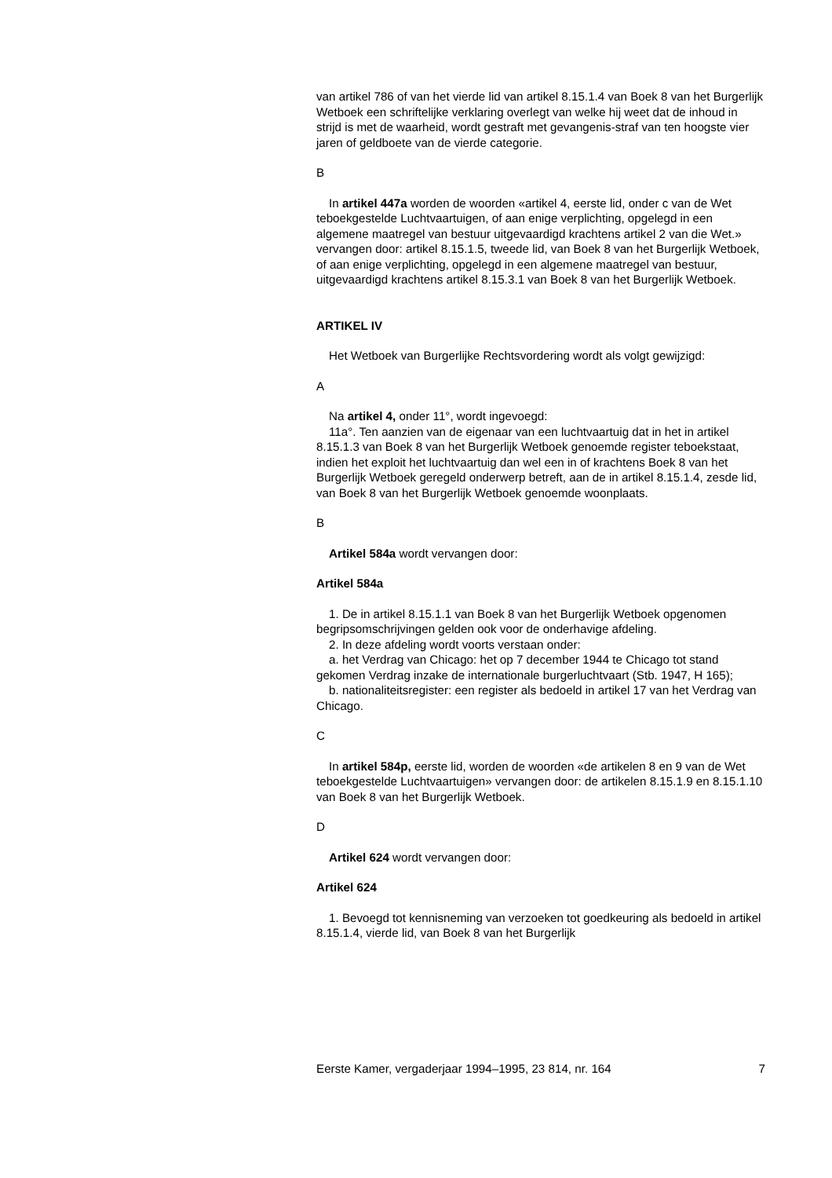van artikel 786 of van het vierde lid van artikel 8.15.1.4 van Boek 8 van het Burgerlijk Wetboek een schriftelijke verklaring overlegt van welke hij weet dat de inhoud in strijd is met de waarheid, wordt gestraft met gevangenis-straf van ten hoogste vier jaren of geldboete van de vierde categorie.
B
In artikel 447a worden de woorden «artikel 4, eerste lid, onder c van de Wet teboekgestelde Luchtvaartuigen, of aan enige verplichting, opgelegd in een algemene maatregel van bestuur uitgevaardigd krachtens artikel 2 van die Wet.» vervangen door: artikel 8.15.1.5, tweede lid, van Boek 8 van het Burgerlijk Wetboek, of aan enige verplichting, opgelegd in een algemene maatregel van bestuur, uitgevaardigd krachtens artikel 8.15.3.1 van Boek 8 van het Burgerlijk Wetboek.
ARTIKEL IV
Het Wetboek van Burgerlijke Rechtsvordering wordt als volgt gewijzigd:
A
Na artikel 4, onder 11°, wordt ingevoegd:
11a°. Ten aanzien van de eigenaar van een luchtvaartuig dat in het in artikel 8.15.1.3 van Boek 8 van het Burgerlijk Wetboek genoemde register teboekstaat, indien het exploit het luchtvaartuig dan wel een in of krachtens Boek 8 van het Burgerlijk Wetboek geregeld onderwerp betreft, aan de in artikel 8.15.1.4, zesde lid, van Boek 8 van het Burgerlijk Wetboek genoemde woonplaats.
B
Artikel 584a wordt vervangen door:
Artikel 584a
1. De in artikel 8.15.1.1 van Boek 8 van het Burgerlijk Wetboek opgenomen begripsomschrijvingen gelden ook voor de onderhavige afdeling.
2. In deze afdeling wordt voorts verstaan onder:
a. het Verdrag van Chicago: het op 7 december 1944 te Chicago tot stand gekomen Verdrag inzake de internationale burgerluchtvaart (Stb. 1947, H 165);
b. nationaliteitsregister: een register als bedoeld in artikel 17 van het Verdrag van Chicago.
C
In artikel 584p, eerste lid, worden de woorden «de artikelen 8 en 9 van de Wet teboekgestelde Luchtvaartuigen» vervangen door: de artikelen 8.15.1.9 en 8.15.1.10 van Boek 8 van het Burgerlijk Wetboek.
D
Artikel 624 wordt vervangen door:
Artikel 624
1. Bevoegd tot kennisneming van verzoeken tot goedkeuring als bedoeld in artikel 8.15.1.4, vierde lid, van Boek 8 van het Burgerlijk
Eerste Kamer, vergaderjaar 1994–1995, 23 814, nr. 164 7